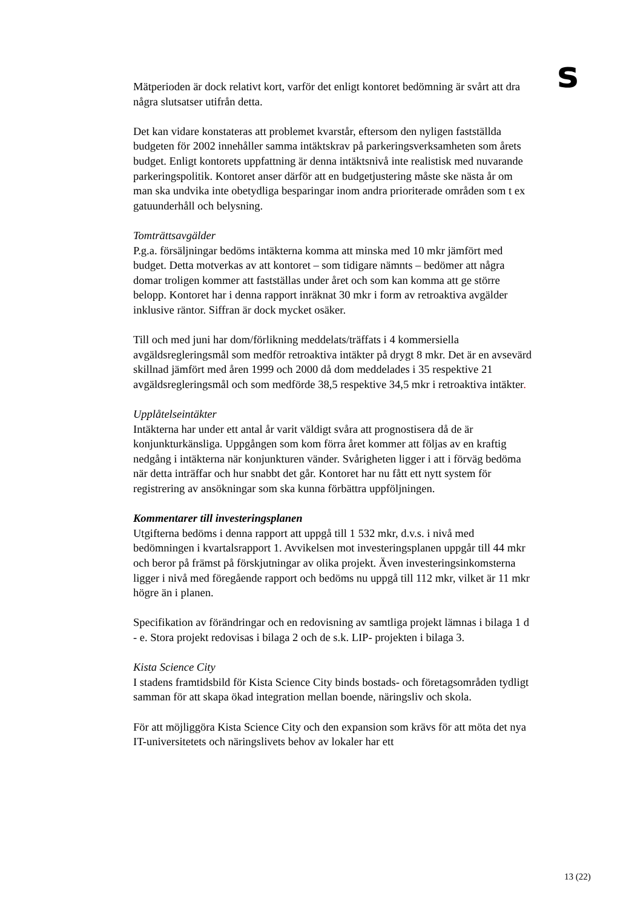s
Mätperioden är dock relativt kort, varför det enligt kontoret bedömning är svårt att dra några slutsatser utifrån detta.
Det kan vidare konstateras att problemet kvarstår, eftersom den nyligen fastställda budgeten för 2002 innehåller samma intäktskrav på parkeringsverksamheten som årets budget. Enligt kontorets uppfattning är denna intäktsnivå inte realistisk med nuvarande parkeringspolitik. Kontoret anser därför att en budgetjustering måste ske nästa år om man ska undvika inte obetydliga besparingar inom andra prioriterade områden som t ex gatuunderhåll och belysning.
Tomträttsavgälder
P.g.a. försäljningar bedöms intäkterna komma att minska med 10 mkr jämfört med budget. Detta motverkas av att kontoret – som tidigare nämnts – bedömer att några domar troligen kommer att fastställas under året och som kan komma att ge större belopp. Kontoret har i denna rapport inräknat 30 mkr i form av retroaktiva avgälder inklusive räntor. Siffran är dock mycket osäker.
Till och med juni har dom/förlikning meddelats/träffats i 4 kommersiella avgäldsregleringsmål som medför retroaktiva intäkter på drygt 8 mkr. Det är en avsevärd skillnad jämfört med åren 1999 och 2000 då dom meddelades i 35 respektive 21 avgäldsregleringsmål och som medförde 38,5 respektive 34,5 mkr i retroaktiva intäkter.
Upplåtelseintäkter
Intäkterna har under ett antal år varit väldigt svåra att prognostisera då de är konjunkturkänsliga. Uppgången som kom förra året kommer att följas av en kraftig nedgång i intäkterna när konjunkturen vänder. Svårigheten ligger i att i förväg bedöma när detta inträffar och hur snabbt det går. Kontoret har nu fått ett nytt system för registrering av ansökningar som ska kunna förbättra uppföljningen.
Kommentarer till investeringsplanen
Utgifterna bedöms i denna rapport att uppgå till 1 532 mkr, d.v.s. i nivå med bedömningen i kvartalsrapport 1. Avvikelsen mot investeringsplanen uppgår till 44 mkr och beror på främst på förskjutningar av olika projekt. Även investeringsinkomsterna ligger i nivå med föregående rapport och bedöms nu uppgå till 112 mkr, vilket är 11 mkr högre än i planen.
Specifikation av förändringar och en redovisning av samtliga projekt lämnas i bilaga 1 d - e. Stora projekt redovisas i bilaga 2 och de s.k. LIP- projekten i bilaga 3.
Kista Science City
I stadens framtidsbild för Kista Science City binds bostads- och företagsområden tydligt samman för att skapa ökad integration mellan boende, näringsliv och skola.
För att möjliggöra Kista Science City och den expansion som krävs för att möta det nya IT-universitetets och näringslivets behov av lokaler har ett
13 (22)